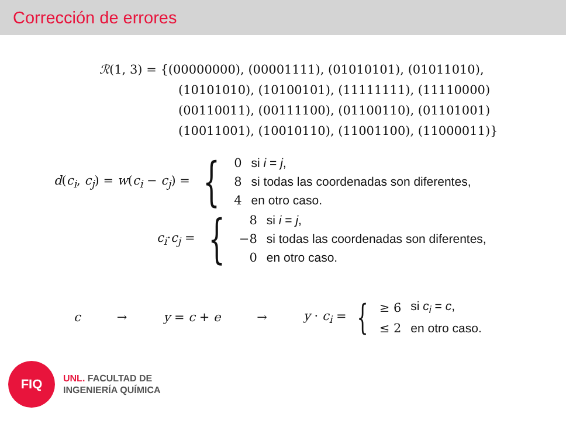Corrección de errores
ℛ(1, 3) = {(00000000), (00001111), (01010101), (01011010),
(10101010), (10100101), (11111111), (11110000)
(00110011), (00111100), (01100110), (01101001)
(10011001), (10010110), (11001100), (11000011)}
d(c<sub>i</sub>, c<sub>j</sub>) = w(c<sub>i</sub> − c<sub>j</sub>) = {
| 0 | si i = j , |
| 8 | si todas las coordenadas son diferentes, |
| 4 | en otro caso. |
c<sub>i</sub>·c<sub>j</sub> = {
| 8 | si i = j , |
| −8 | si todas las coordenadas son diferentes, |
| 0 | en otro caso. |
c → y = c + e → y · c<sub>i</sub> = {
| ≥ 6 | si c<sub>i</sub> = c , |
| ≤ 2 | en otro caso. |
FIQ
UNL. FACULTAD DE
INGENIERÍA QUÍMICA